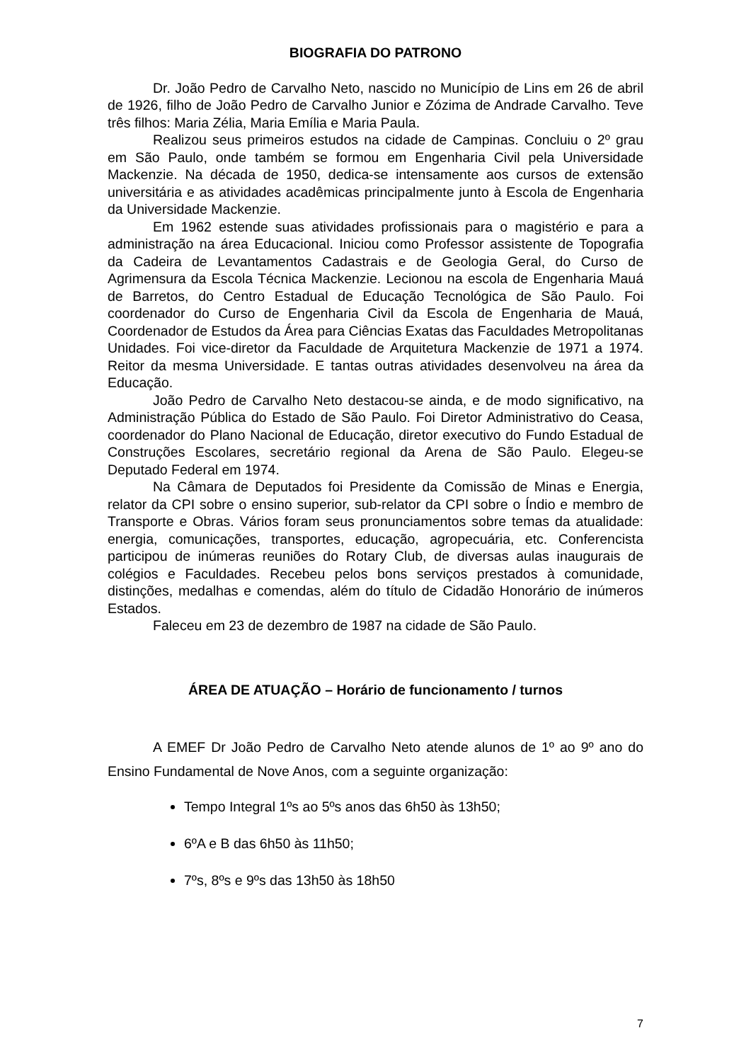BIOGRAFIA DO PATRONO
Dr. João Pedro de Carvalho Neto, nascido no Município de Lins em 26 de abril de 1926, filho de João Pedro de Carvalho Junior e Zózima de Andrade Carvalho. Teve três filhos: Maria Zélia, Maria Emília e Maria Paula.
Realizou seus primeiros estudos na cidade de Campinas. Concluiu o 2º grau em São Paulo, onde também se formou em Engenharia Civil pela Universidade Mackenzie. Na década de 1950, dedica-se intensamente aos cursos de extensão universitária e as atividades acadêmicas principalmente junto à Escola de Engenharia da Universidade Mackenzie.
Em 1962 estende suas atividades profissionais para o magistério e para a administração na área Educacional. Iniciou como Professor assistente de Topografia da Cadeira de Levantamentos Cadastrais e de Geologia Geral, do Curso de Agrimensura da Escola Técnica Mackenzie. Lecionou na escola de Engenharia Mauá de Barretos, do Centro Estadual de Educação Tecnológica de São Paulo. Foi coordenador do Curso de Engenharia Civil da Escola de Engenharia de Mauá, Coordenador de Estudos da Área para Ciências Exatas das Faculdades Metropolitanas Unidades. Foi vice-diretor da Faculdade de Arquitetura Mackenzie de 1971 a 1974. Reitor da mesma Universidade. E tantas outras atividades desenvolveu na área da Educação.
João Pedro de Carvalho Neto destacou-se ainda, e de modo significativo, na Administração Pública do Estado de São Paulo. Foi Diretor Administrativo do Ceasa, coordenador do Plano Nacional de Educação, diretor executivo do Fundo Estadual de Construções Escolares, secretário regional da Arena de São Paulo. Elegeu-se Deputado Federal em 1974.
Na Câmara de Deputados foi Presidente da Comissão de Minas e Energia, relator da CPI sobre o ensino superior, sub-relator da CPI sobre o Índio e membro de Transporte e Obras. Vários foram seus pronunciamentos sobre temas da atualidade: energia, comunicações, transportes, educação, agropecuária, etc. Conferencista participou de inúmeras reuniões do Rotary Club, de diversas aulas inaugurais de colégios e Faculdades. Recebeu pelos bons serviços prestados à comunidade, distinções, medalhas e comendas, além do título de Cidadão Honorário de inúmeros Estados.
Faleceu em 23 de dezembro de 1987 na cidade de São Paulo.
ÁREA DE ATUAÇÃO – Horário de funcionamento / turnos
A EMEF Dr João Pedro de Carvalho Neto atende alunos de 1º ao 9º ano do Ensino Fundamental de Nove Anos, com a seguinte organização:
Tempo Integral 1ºs ao 5ºs anos das 6h50 às 13h50;
6ºA e B das 6h50 às 11h50;
7ºs, 8ºs e 9ºs das 13h50 às 18h50
7